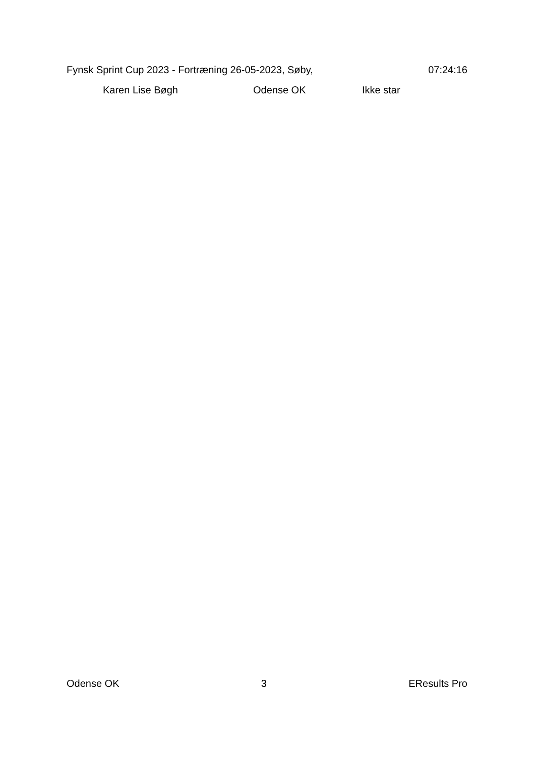Fynsk Sprint Cup 2023 - Fortræning 26-05-2023, Søby, 07:24:16
| | Karen Lise Bøgh | Odense OK | Ikke star |
Odense OK 3 EResults Pro